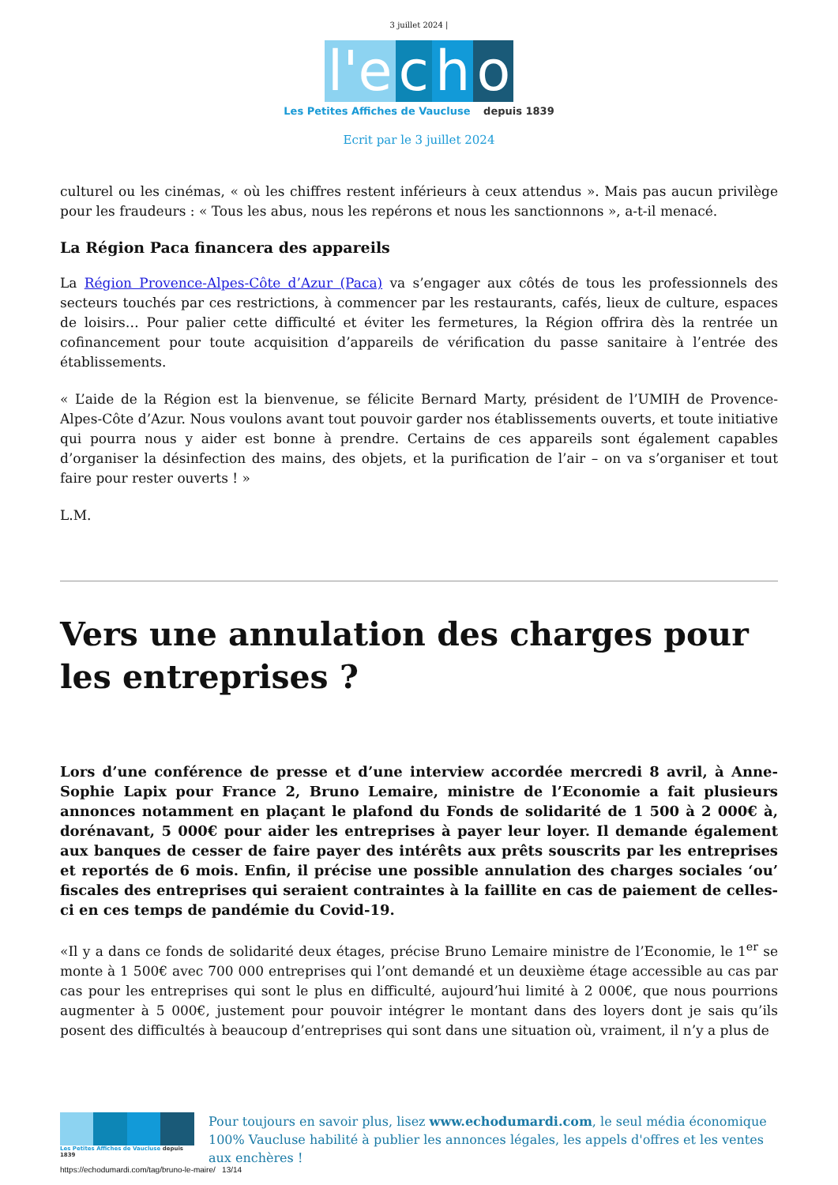3 juillet 2024 |
l'e c h o
Les Petites Affiches de Vaucluse depuis 1839
Ecrit par le 3 juillet 2024
culturel ou les cinémas, « où les chiffres restent inférieurs à ceux attendus ». Mais pas aucun privilège pour les fraudeurs : « Tous les abus, nous les repérons et nous les sanctionnons », a-t-il menacé.
La Région Paca financera des appareils
La Région Provence-Alpes-Côte d’Azur (Paca) va s’engager aux côtés de tous les professionnels des secteurs touchés par ces restrictions, à commencer par les restaurants, cafés, lieux de culture, espaces de loisirs… Pour palier cette difficulté et éviter les fermetures, la Région offrira dès la rentrée un cofinancement pour toute acquisition d’appareils de vérification du passe sanitaire à l’entrée des établissements.
« L’aide de la Région est la bienvenue, se félicite Bernard Marty, président de l’UMIH de Provence-Alpes-Côte d’Azur. Nous voulons avant tout pouvoir garder nos établissements ouverts, et toute initiative qui pourra nous y aider est bonne à prendre. Certains de ces appareils sont également capables d’organiser la désinfection des mains, des objets, et la purification de l’air – on va s’organiser et tout faire pour rester ouverts ! »
L.M.
Vers une annulation des charges pour les entreprises ?
Lors d’une conférence de presse et d’une interview accordée mercredi 8 avril, à Anne-Sophie Lapix pour France 2, Bruno Lemaire, ministre de l’Economie a fait plusieurs annonces notamment en plaçant le plafond du Fonds de solidarité de 1 500 à 2 000€ à, dorénavant, 5 000€ pour aider les entreprises à payer leur loyer. Il demande également aux banques de cesser de faire payer des intérêts aux prêts souscrits par les entreprises et reportés de 6 mois. Enfin, il précise une possible annulation des charges sociales ‘ou’ fiscales des entreprises qui seraient contraintes à la faillite en cas de paiement de celles-ci en ces temps de pandémie du Covid-19.
«Il y a dans ce fonds de solidarité deux étages, précise Bruno Lemaire ministre de l’Economie, le 1<sup>er</sup> se monte à 1 500€ avec 700 000 entreprises qui l’ont demandé et un deuxième étage accessible au cas par cas pour les entreprises qui sont le plus en difficulté, aujourd’hui limité à 2 000€, que nous pourrions augmenter à 5 000€, justement pour pouvoir intégrer le montant dans des loyers dont je sais qu’ils posent des difficultés à beaucoup d’entreprises qui sont dans une situation où, vraiment, il n’y a plus de
Les Petites Affiches de Vaucluse depuis 1839
Pour toujours en savoir plus, lisez www.echodumardi.com, le seul média économique 100% Vaucluse habilité à publier les annonces légales, les appels d'offres et les ventes aux enchères !
https://echodumardi.com/tag/bruno-le-maire/ 13/14